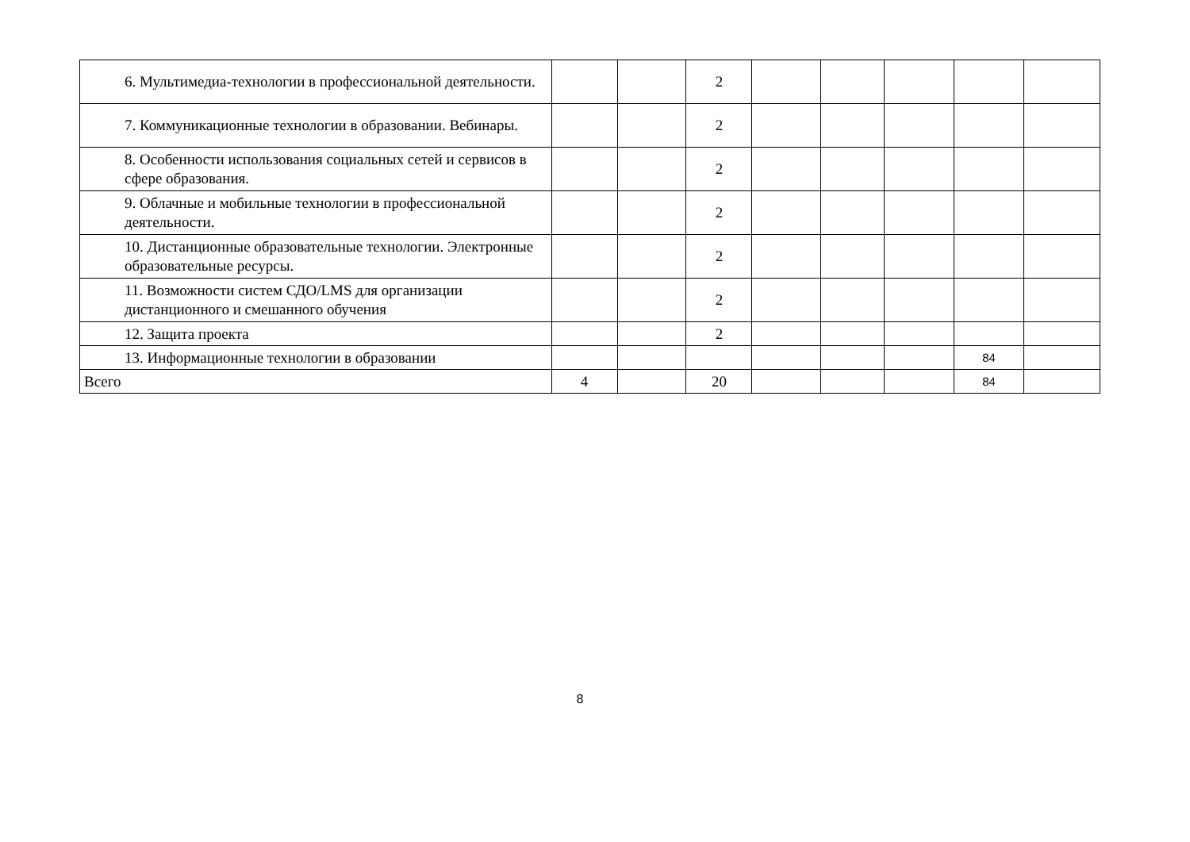| 6. Мультимедиа-технологии в профессиональной деятельности. | | | 2 | | | | | |
| 7. Коммуникационные технологии в образовании. Вебинары. | | | 2 | | | | | |
| 8. Особенности использования социальных сетей и сервисов в сфере образования. | | | 2 | | | | | |
| 9. Облачные и мобильные технологии в профессиональной деятельности. | | | 2 | | | | | |
| 10. Дистанционные образовательные технологии. Электронные образовательные ресурсы. | | | 2 | | | | | |
| 11. Возможности систем СДО/LMS для организации дистанционного и смешанного обучения | | | 2 | | | | | |
| 12. Защита проекта | | | 2 | | | | | |
| 13. Информационные технологии в образовании | | | | | | | 84 | |
| Всего | 4 | | 20 | | | | 84 | |
8